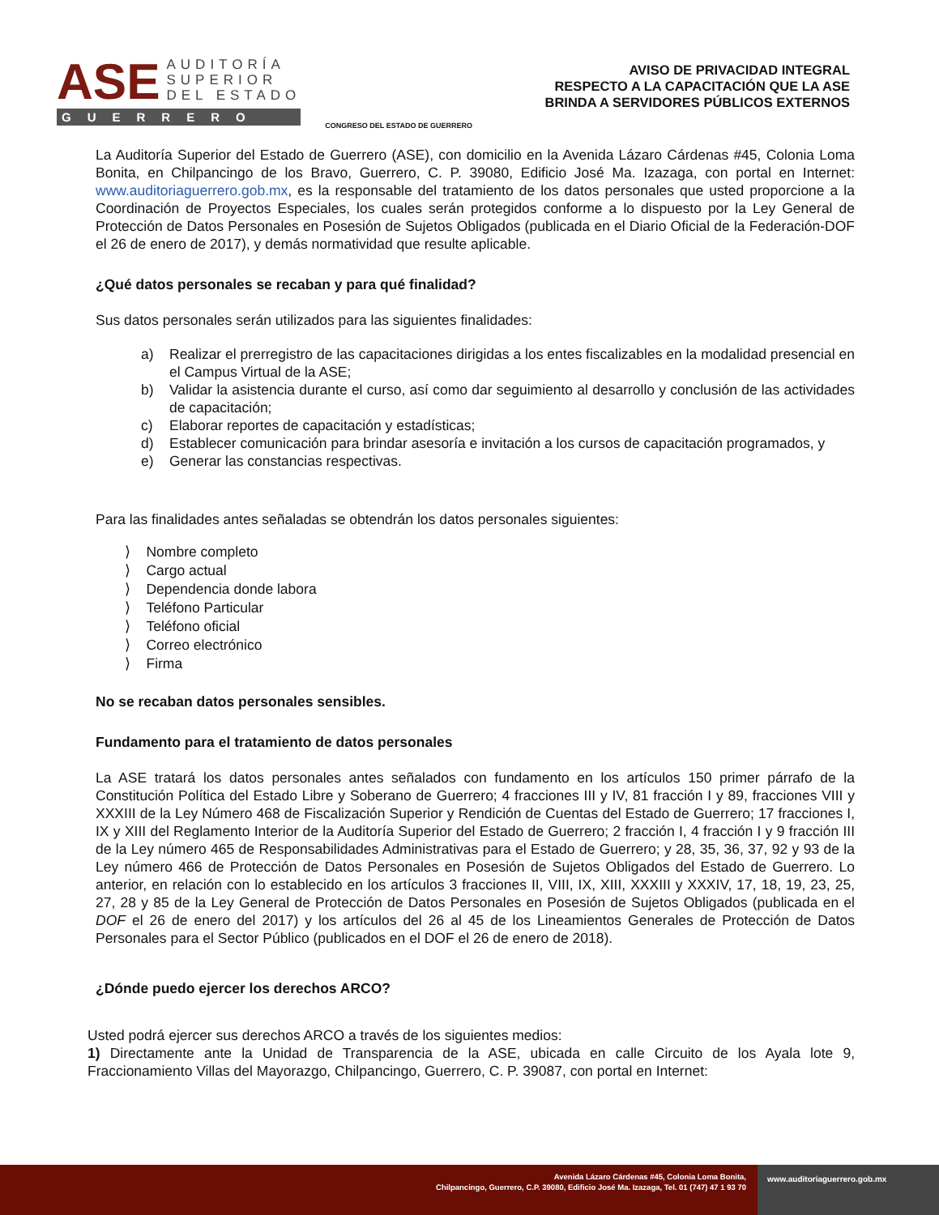ASE
AUDITORÍA
SUPERIOR
DEL ESTADO
GUERRERO
CONGRESO DEL ESTADO DE GUERRERO
AVISO DE PRIVACIDAD INTEGRAL
RESPECTO A LA CAPACITACIÓN QUE LA ASE
BRINDA A SERVIDORES PÚBLICOS EXTERNOS
La Auditoría Superior del Estado de Guerrero (ASE), con domicilio en la Avenida Lázaro Cárdenas #45, Colonia Loma Bonita, en Chilpancingo de los Bravo, Guerrero, C. P. 39080, Edificio José Ma. Izazaga, con portal en Internet: www.auditoriaguerrero.gob.mx, es la responsable del tratamiento de los datos personales que usted proporcione a la Coordinación de Proyectos Especiales, los cuales serán protegidos conforme a lo dispuesto por la Ley General de Protección de Datos Personales en Posesión de Sujetos Obligados (publicada en el Diario Oficial de la Federación-DOF el 26 de enero de 2017), y demás normatividad que resulte aplicable.
¿Qué datos personales se recaban y para qué finalidad?
Sus datos personales serán utilizados para las siguientes finalidades:
a) Realizar el prerregistro de las capacitaciones dirigidas a los entes fiscalizables en la modalidad presencial en el Campus Virtual de la ASE;
b) Validar la asistencia durante el curso, así como dar seguimiento al desarrollo y conclusión de las actividades de capacitación;
c) Elaborar reportes de capacitación y estadísticas;
d) Establecer comunicación para brindar asesoría e invitación a los cursos de capacitación programados, y
e) Generar las constancias respectivas.
Para las finalidades antes señaladas se obtendrán los datos personales siguientes:
⟩ Nombre completo
⟩ Cargo actual
⟩ Dependencia donde labora
⟩ Teléfono Particular
⟩ Teléfono oficial
⟩ Correo electrónico
⟩ Firma
No se recaban datos personales sensibles.
Fundamento para el tratamiento de datos personales
La ASE tratará los datos personales antes señalados con fundamento en los artículos 150 primer párrafo de la Constitución Política del Estado Libre y Soberano de Guerrero; 4 fracciones III y IV, 81 fracción I y 89, fracciones VIII y XXXIII de la Ley Número 468 de Fiscalización Superior y Rendición de Cuentas del Estado de Guerrero; 17 fracciones I, IX y XIII del Reglamento Interior de la Auditoría Superior del Estado de Guerrero; 2 fracción I, 4 fracción I y 9 fracción III de la Ley número 465 de Responsabilidades Administrativas para el Estado de Guerrero; y 28, 35, 36, 37, 92 y 93 de la Ley número 466 de Protección de Datos Personales en Posesión de Sujetos Obligados del Estado de Guerrero. Lo anterior, en relación con lo establecido en los artículos 3 fracciones II, VIII, IX, XIII, XXXIII y XXXIV, 17, 18, 19, 23, 25, 27, 28 y 85 de la Ley General de Protección de Datos Personales en Posesión de Sujetos Obligados (publicada en el DOF el 26 de enero del 2017) y los artículos del 26 al 45 de los Lineamientos Generales de Protección de Datos Personales para el Sector Público (publicados en el DOF el 26 de enero de 2018).
¿Dónde puedo ejercer los derechos ARCO?
Usted podrá ejercer sus derechos ARCO a través de los siguientes medios:
1) Directamente ante la Unidad de Transparencia de la ASE, ubicada en calle Circuito de los Ayala lote 9, Fraccionamiento Villas del Mayorazgo, Chilpancingo, Guerrero, C. P. 39087, con portal en Internet:
Avenida Lázaro Cárdenas #45, Colonia Loma Bonita,
Chilpancingo, Guerrero, C.P. 39080, Edificio José Ma. Izazaga, Tel. 01 (747) 47 1 93 70
www.auditoriaguerrero.gob.mx